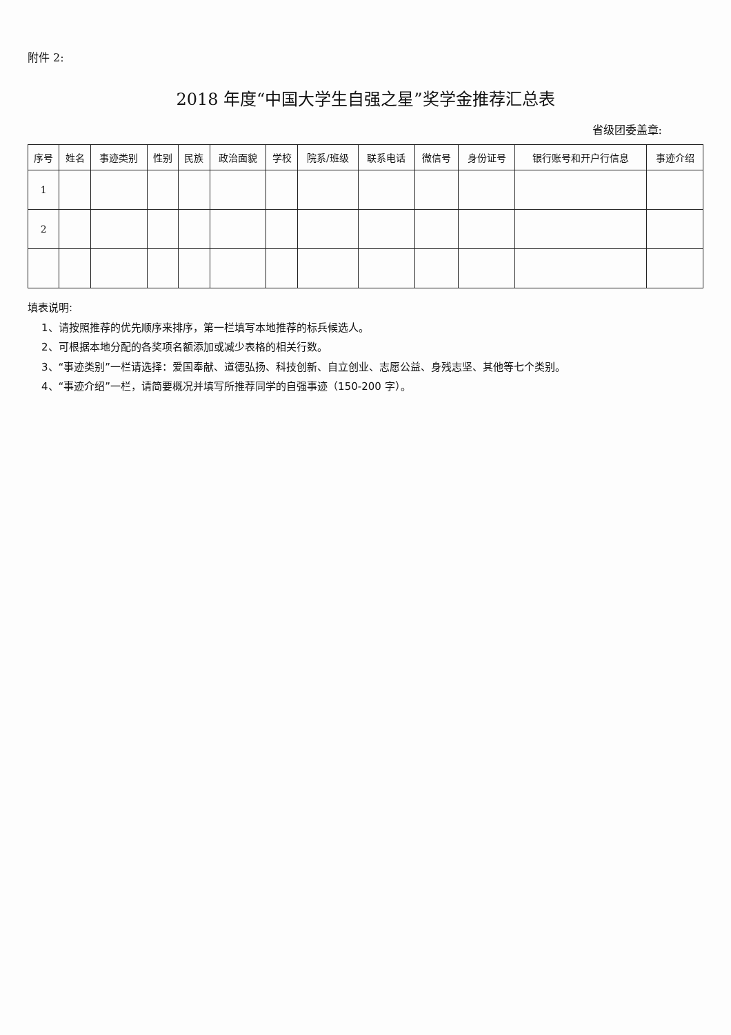附件 2:
2018 年度“中国大学生自强之星”奖学金推荐汇总表
省级团委盖章:
| 序号 | 姓名 | 事迹类别 | 性别 | 民族 | 政治面貌 | 学校 | 院系/班级 | 联系电话 | 微信号 | 身份证号 | 银行账号和开户行信息 | 事迹介绍 |
| --- | --- | --- | --- | --- | --- | --- | --- | --- | --- | --- | --- | --- |
| 1 | | | | | | | | | | | | |
| 2 | | | | | | | | | | | | |
填表说明:
1、请按照推荐的优先顺序来排序，第一栏填写本地推荐的标兵候选人。
2、可根据本地分配的各奖项名额添加或减少表格的相关行数。
3、“事迹类别”一栏请选择：爱国奉献、道德弘扬、科技创新、自立创业、志愿公益、身残志坚、其他等七个类别。
4、“事迹介绍”一栏，请简要概况并填写所推荐同学的自强事迹（150-200 字）。